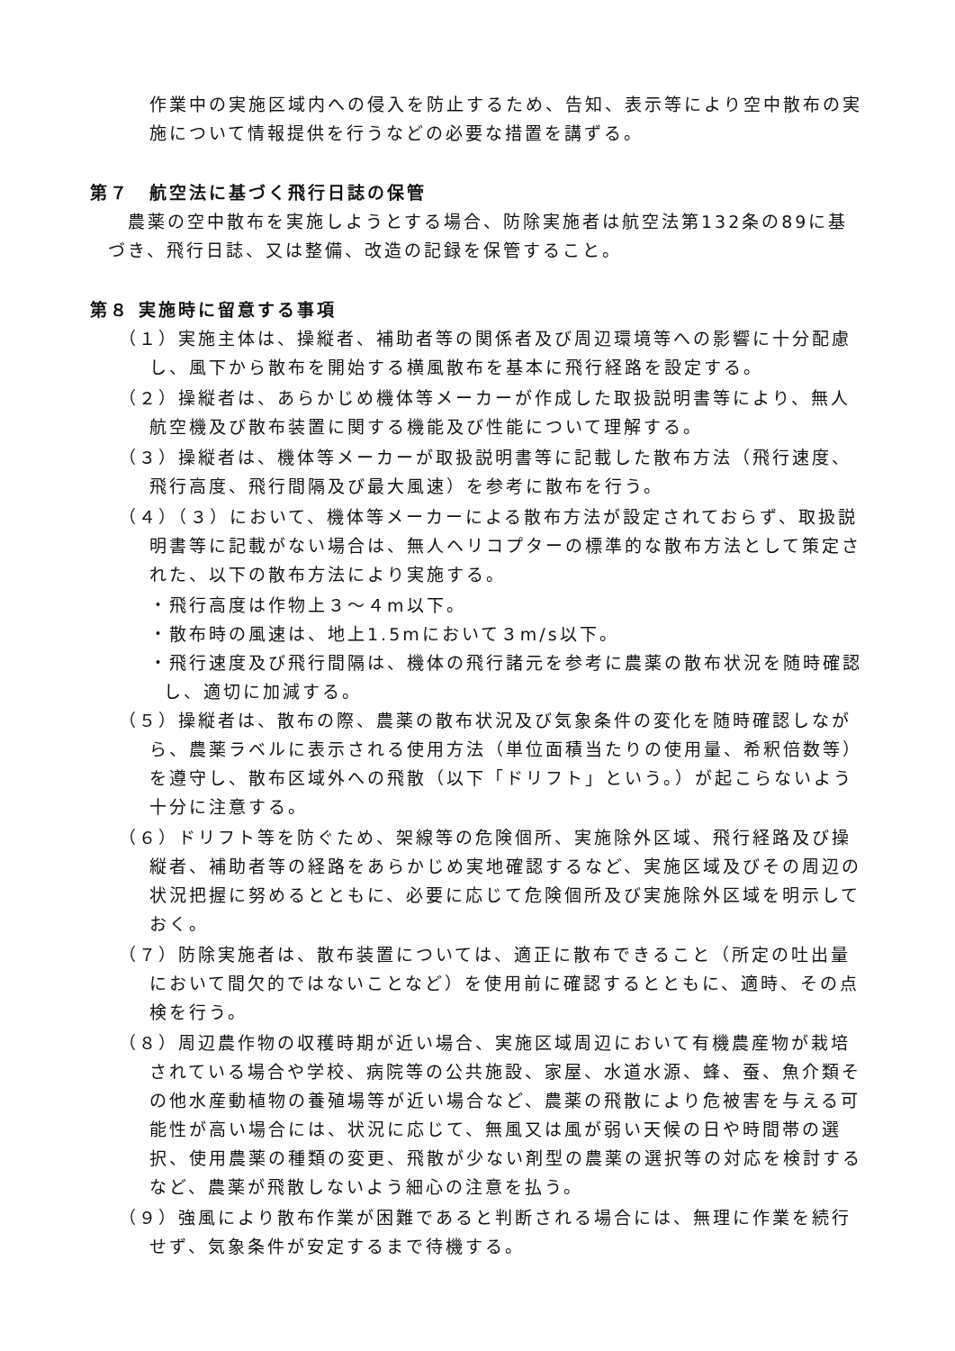作業中の実施区域内への侵入を防止するため、告知、表示等により空中散布の実施について情報提供を行うなどの必要な措置を講ずる。
第７　航空法に基づく飛行日誌の保管
農薬の空中散布を実施しようとする場合、防除実施者は航空法第132条の89に基づき、飛行日誌、又は整備、改造の記録を保管すること。
第８ 実施時に留意する事項
（１）実施主体は、操縦者、補助者等の関係者及び周辺環境等への影響に十分配慮し、風下から散布を開始する横風散布を基本に飛行経路を設定する。
（２）操縦者は、あらかじめ機体等メーカーが作成した取扱説明書等により、無人航空機及び散布装置に関する機能及び性能について理解する。
（３）操縦者は、機体等メーカーが取扱説明書等に記載した散布方法（飛行速度、飛行高度、飛行間隔及び最大風速）を参考に散布を行う。
（４）（３）において、機体等メーカーによる散布方法が設定されておらず、取扱説明書等に記載がない場合は、無人ヘリコプターの標準的な散布方法として策定された、以下の散布方法により実施する。
・飛行高度は作物上３～４m以下。
・散布時の風速は、地上1.5mにおいて３m/s以下。
・飛行速度及び飛行間隔は、機体の飛行諸元を参考に農薬の散布状況を随時確認し、適切に加減する。
（５）操縦者は、散布の際、農薬の散布状況及び気象条件の変化を随時確認しながら、農薬ラベルに表示される使用方法（単位面積当たりの使用量、希釈倍数等）を遵守し、散布区域外への飛散（以下「ドリフト」という。）が起こらないよう十分に注意する。
（６）ドリフト等を防ぐため、架線等の危険個所、実施除外区域、飛行経路及び操縦者、補助者等の経路をあらかじめ実地確認するなど、実施区域及びその周辺の状況把握に努めるとともに、必要に応じて危険個所及び実施除外区域を明示しておく。
（７）防除実施者は、散布装置については、適正に散布できること（所定の吐出量において間欠的ではないことなど）を使用前に確認するとともに、適時、その点検を行う。
（８）周辺農作物の収穫時期が近い場合、実施区域周辺において有機農産物が栽培されている場合や学校、病院等の公共施設、家屋、水道水源、蜂、蚕、魚介類その他水産動植物の養殖場等が近い場合など、農薬の飛散により危被害を与える可能性が高い場合には、状況に応じて、無風又は風が弱い天候の日や時間帯の選択、使用農薬の種類の変更、飛散が少ない剤型の農薬の選択等の対応を検討するなど、農薬が飛散しないよう細心の注意を払う。
（９）強風により散布作業が困難であると判断される場合には、無理に作業を続行せず、気象条件が安定するまで待機する。